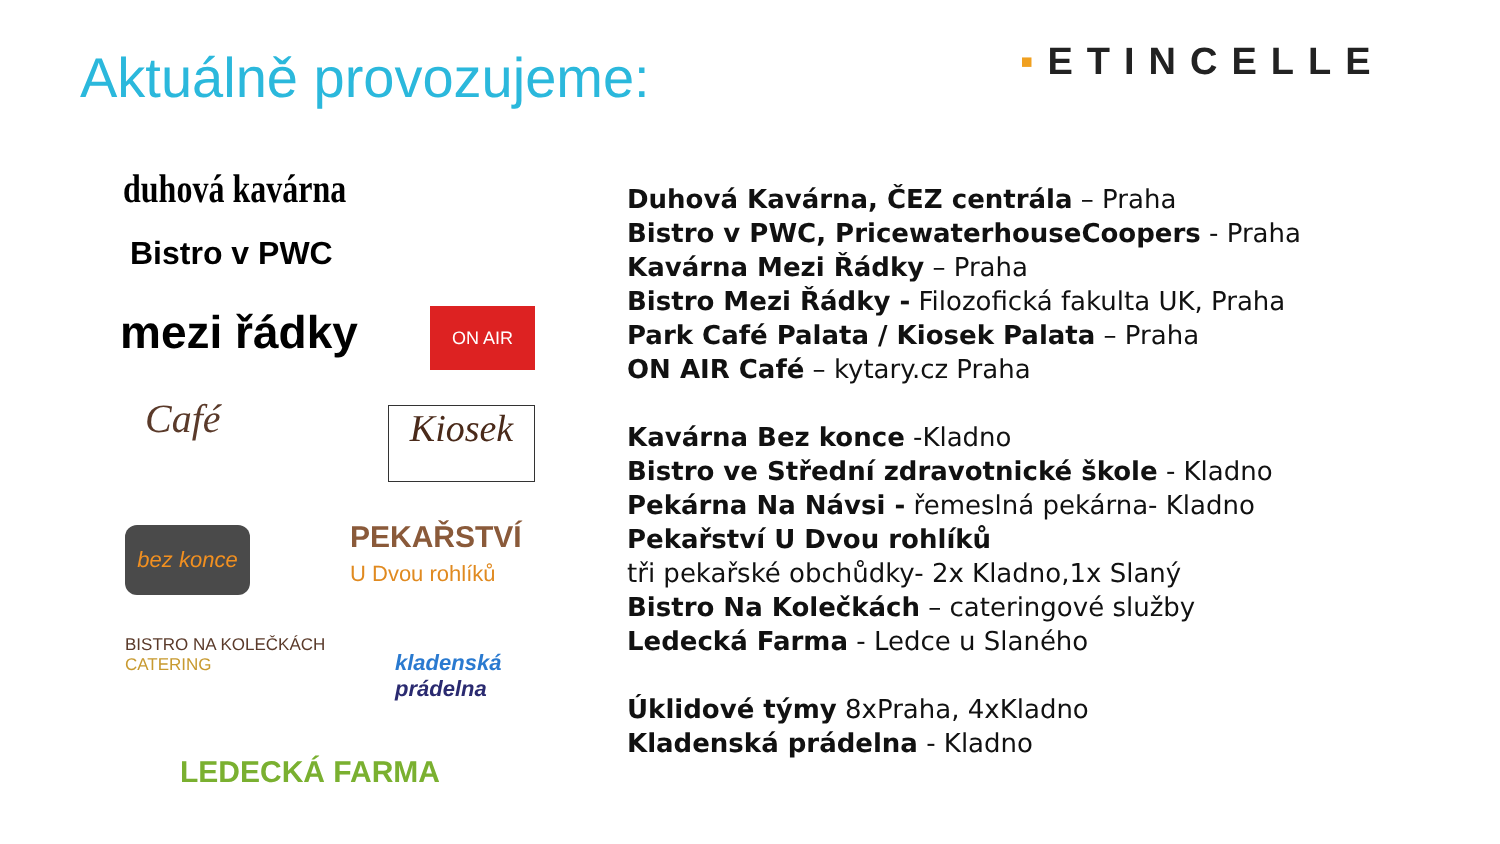Aktuálně provozujeme: ▪ETINCELLE
duhová kavárna
Bistro v PWC
mezi řádky ON AIR
Café Kiosek
bez konce
PEKAŘSTVÍ
U Dvou rohlíků
BISTRO NA KOLEČKÁCH
CATERING
kladenská
prádelna
LEDECKÁ FARMA
Duhová Kavárna, ČEZ centrála – Praha
Bistro v PWC, PricewaterhouseCoopers - Praha
Kavárna Mezi Řádky – Praha
Bistro Mezi Řádky - Filozofická fakulta UK, Praha
Park Café Palata / Kiosek Palata – Praha
ON AIR Café – kytary.cz Praha
Kavárna Bez konce -Kladno
Bistro ve Střední zdravotnické škole - Kladno
Pekárna Na Návsi - řemeslná pekárna- Kladno
Pekařství U Dvou rohlíků
tři pekařské obchůdky- 2x Kladno,1x Slaný
Bistro Na Kolečkách – cateringové služby
Ledecká Farma - Ledce u Slaného
Úklidové týmy 8xPraha, 4xKladno
Kladenská prádelna - Kladno